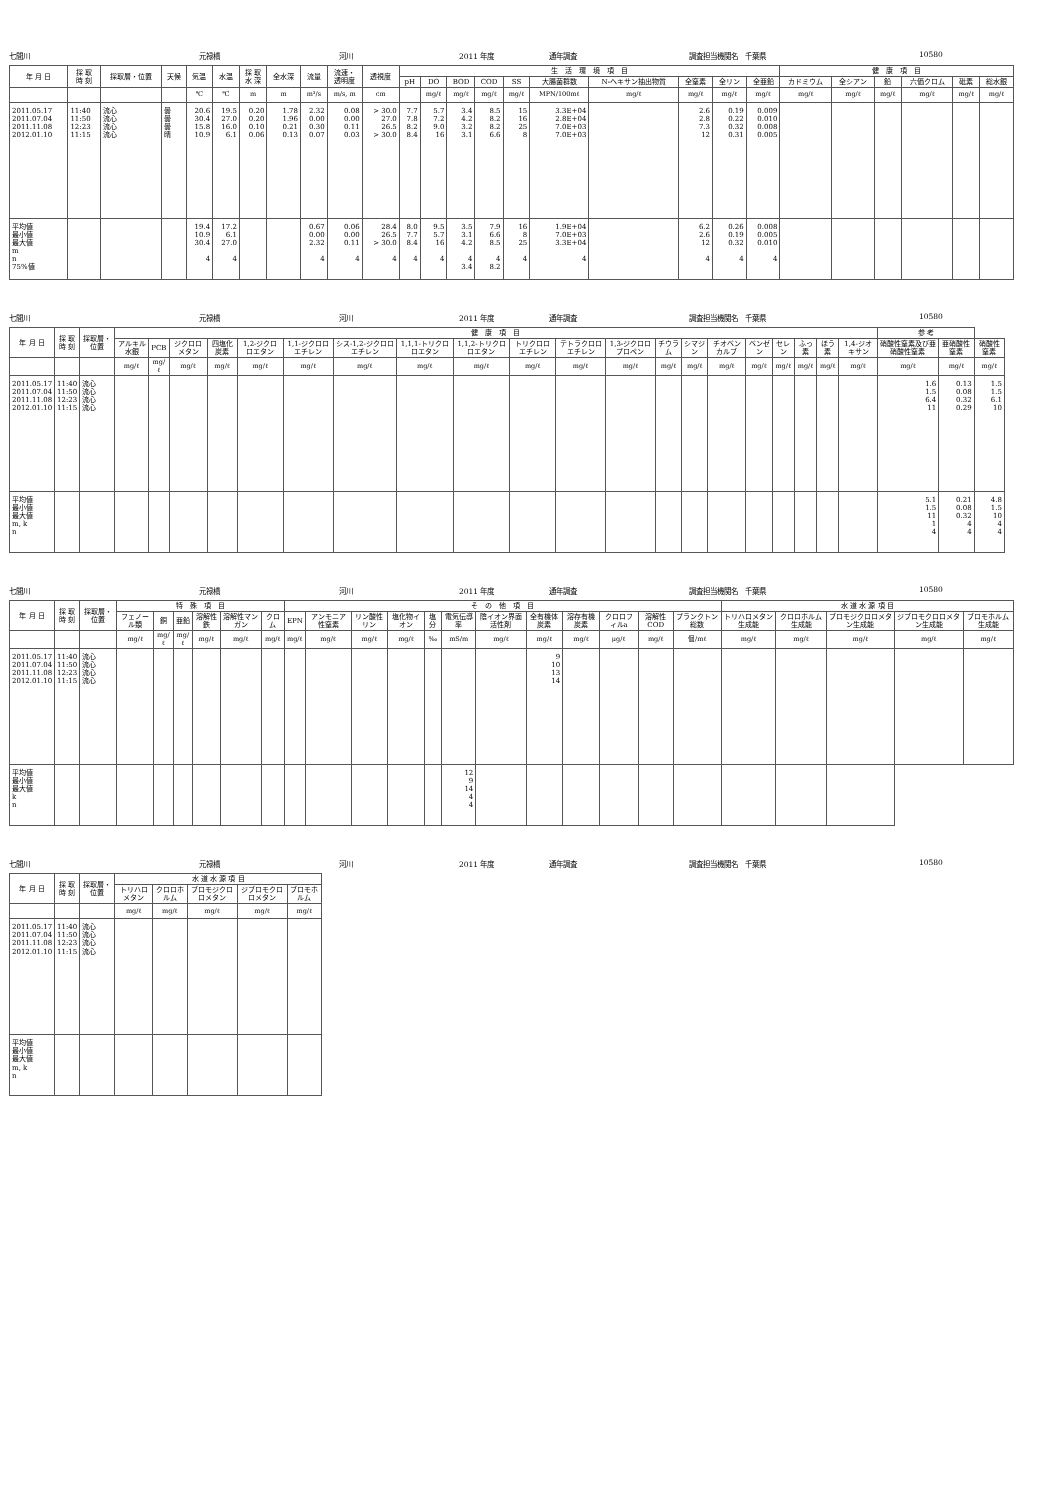七間川 元禄橋 河川 2011 年度 通年調査 調査担当機関名　千葉県 10580
| 年 月 日 | 採 取 時 刻 | 採取層・位置 | 天候 | 気温 | 水温 | 採 取 水 深 | 全水深 | 流量 | 流速・ 透明度 | 透視度 | 生 活 環 境 項 目 | | | | | | | | | | 健 康 項 目 | | | | | |
| --- | --- | --- | --- | --- | --- | --- | --- | --- | --- | --- | --- | --- | --- | --- | --- | --- | --- | --- | --- | --- | --- | --- | --- | --- | --- | --- |
| | | | | | | | | | | | pH | DO | BOD | COD | SS | 大腸菌群数 | N-ヘキサン抽出物質 | 全窒素 | 全リン | 全亜鉛 | カドミウム | 全シアン | 鉛 | 六価クロム | 砒素 | 総水銀 |
| | | | | ℃ | ℃ | m | m | m³/s | m/s, m | cm | | mg/ℓ | mg/ℓ | mg/ℓ | mg/ℓ | MPN/100mℓ | mg/ℓ | mg/ℓ | mg/ℓ | mg/ℓ | mg/ℓ | mg/ℓ | mg/ℓ | mg/ℓ | mg/ℓ | mg/ℓ |
| 2011.05.17 2011.07.04 2011.11.08 2012.01.10 | 11:40 11:50 12:23 11:15 | 流心 流心 流心 流心 | 曇 曇 曇 晴 | 20.6 30.4 15.8 10.9 | 19.5 27.0 16.0 6.1 | 0.20 0.20 0.10 0.06 | 1.78 1.96 0.21 0.13 | 2.32 0.00 0.30 0.07 | 0.08 0.00 0.11 0.03 | > 30.0 27.0 26.5 > 30.0 | 7.7 7.8 8.2 8.4 | 5.7 7.2 9.0 16 | 3.4 4.2 3.2 3.1 | 8.5 8.2 8.2 6.6 | 15 16 25 8 | 3.3E+04 2.8E+04 7.0E+03 7.0E+03 | | 2.6 2.8 7.3 12 | 0.19 0.22 0.32 0.31 | 0.009 0.010 0.008 0.005 | | | | | | |
| 平均値 最小値 最大値 m n 75%値 | | | | 19.4 10.9 30.4 4 | 17.2 6.1 27.0 4 | | | 0.67 0.00 2.32 4 | 0.06 0.00 0.11 4 | 28.4 26.5 > 30.0 4 | 8.0 7.7 8.4 4 | 9.5 5.7 16 4 | 3.5 3.1 4.2 4 3.4 | 7.9 6.6 8.5 4 8.2 | 16 8 25 4 | 1.9E+04 7.0E+03 3.3E+04 4 | | 6.2 2.6 12 4 | 0.26 0.19 0.32 4 | 0.008 0.005 0.010 4 | | | | | | |
七間川 元禄橋 河川 2011 年度 通年調査 調査担当機関名　千葉県 10580
| 年 月 日 | 採 取 時 刻 | 採取層・位置 | 健 康 項 目 | | | | | | | | | | | | | | | | | | | | 参 考 | | |
| --- | --- | --- | --- | --- | --- | --- | --- | --- | --- | --- | --- | --- | --- | --- | --- | --- | --- | --- | --- | --- | --- | --- | --- | --- | --- |
| | | | アルキル水銀 | PCB | ジクロロメタン | 四塩化炭素 | 1,2-ジクロロエタン | 1,1-ジクロロエチレン | シス-1,2-ジクロロエチレン | 1,1,1-トリクロロエタン | 1,1,2-トリクロロエタン | トリクロロエチレン | テトラクロロエチレン | 1,3-ジクロロプロペン | チウラム | シマジン | チオベンカルブ | ベンゼン | セレン | ふっ素 | ほう素 | 1,4-ジオキサン | 硝酸性窒素及び亜硝酸性窒素 | 亜硝酸性窒素 | 硝酸性窒素 |
| | | | mg/ℓ | mg/ℓ | mg/ℓ | mg/ℓ | mg/ℓ | mg/ℓ | mg/ℓ | mg/ℓ | mg/ℓ | mg/ℓ | mg/ℓ | mg/ℓ | mg/ℓ | mg/ℓ | mg/ℓ | mg/ℓ | mg/ℓ | mg/ℓ | mg/ℓ | mg/ℓ | mg/ℓ | mg/ℓ | mg/ℓ |
| 2011.05.17 2011.07.04 2011.11.08 2012.01.10 | 11:40 11:50 12:23 11:15 | 流心 流心 流心 流心 | | | | | | | | | | | | | | | | | | | | | 1.6 1.5 6.4 11 | 0.13 0.08 0.32 0.29 | 1.5 1.5 6.1 10 |
| 平均値 最小値 最大値 m, k n | | | | | | | | | | | | | | | | | | | | | | | 5.1 1.5 11 1 4 | 0.21 0.08 0.32 4 4 | 4.8 1.5 10 4 4 |
七間川 元禄橋 河川 2011 年度 通年調査 調査担当機関名　千葉県 10580
| 年 月 日 | 採 取 時 刻 | 採取層・位置 | 特 殊 項 目 | | | | | | そ の 他 項 目 | | | | | | | | | | | | 水 道 水 源 項 目 | | | | |
| --- | --- | --- | --- | --- | --- | --- | --- | --- | --- | --- | --- | --- | --- | --- | --- | --- | --- | --- | --- | --- | --- | --- | --- | --- | --- |
| | | | フェノール類 | 銅 | 亜鉛 | 溶解性鉄 | 溶解性マンガン | クロム | EPN | アンモニア性窒素 | リン酸性リン | 塩化物イオン | 塩分 | 電気伝導率 | 陰イオン界面活性剤 | 全有機体炭素 | 溶存有機炭素 | クロロフィルa | 溶解性COD | プランクトン総数 | トリハロメタン生成能 | クロロホルム生成能 | ブロモジクロロメタン生成能 | ジブロモクロロメタン生成能 | ブロモホルム生成能 |
| | | | mg/ℓ | mg/ℓ | mg/ℓ | mg/ℓ | mg/ℓ | mg/ℓ | mg/ℓ | mg/ℓ | mg/ℓ | mg/ℓ | ‰ | mS/m | mg/ℓ | mg/ℓ | mg/ℓ | μg/ℓ | mg/ℓ | 個/mℓ | mg/ℓ | mg/ℓ | mg/ℓ | mg/ℓ | mg/ℓ |
| 2011.05.17 2011.07.04 2011.11.08 2012.01.10 | 11:40 11:50 12:23 11:15 | 流心 流心 流心 流心 | | | | | | | | | | | | | | 9 10 13 14 | | | | | | | | | |
| 平均値 最小値 最大値 k n | | | | | | | | | | | | | | 12 9 14 4 4 | | | | | | | | | | | |
七間川 元禄橋 河川 2011 年度 通年調査 調査担当機関名　千葉県 10580
| 年 月 日 | 採 取 時 刻 | 採取層・位置 | 水 道 水 源 項 目 | | | | |
| --- | --- | --- | --- | --- | --- | --- | --- |
| | | | トリハロメタン | クロロホルム | ブロモジクロロメタン | ジブロモクロロメタン | ブロモホルム |
| | | | mg/ℓ | mg/ℓ | mg/ℓ | mg/ℓ | mg/ℓ |
| 2011.05.17 2011.07.04 2011.11.08 2012.01.10 | 11:40 11:50 12:23 11:15 | 流心 流心 流心 流心 | | | | | |
| 平均値 最小値 最大値 m, k n | | | | | | | |